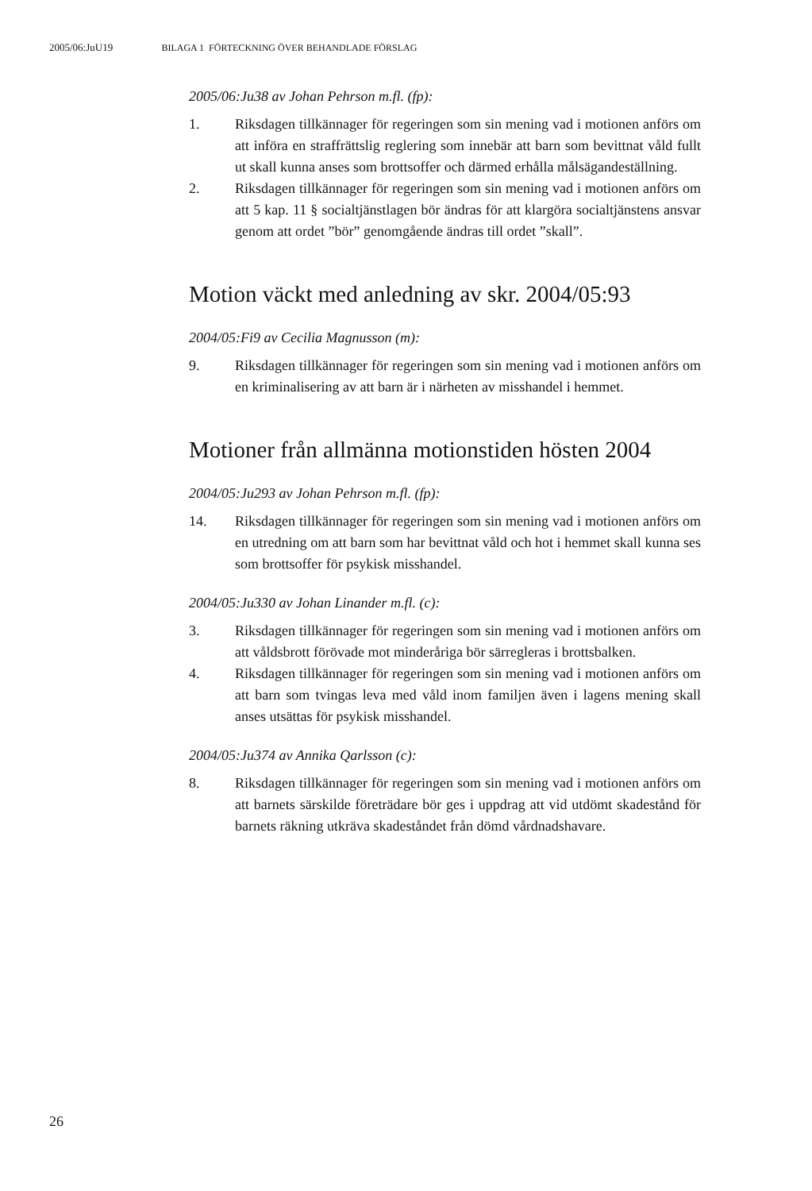2005/06:JuU19 BILAGA 1 FÖRTECKNING ÖVER BEHANDLADE FÖRSLAG
2005/06:Ju38 av Johan Pehrson m.fl. (fp):
1. Riksdagen tillkännager för regeringen som sin mening vad i motionen anförs om att införa en straffrättslig reglering som innebär att barn som bevittnat våld fullt ut skall kunna anses som brottsoffer och därmed erhålla målsägandeställning.
2. Riksdagen tillkännager för regeringen som sin mening vad i motionen anförs om att 5 kap. 11 § socialtjänstlagen bör ändras för att klargöra socialtjänstens ansvar genom att ordet ”bör” genomgående ändras till ordet ”skall”.
Motion väckt med anledning av skr. 2004/05:93
2004/05:Fi9 av Cecilia Magnusson (m):
9. Riksdagen tillkännager för regeringen som sin mening vad i motionen anförs om en kriminalisering av att barn är i närheten av misshandel i hemmet.
Motioner från allmänna motionstiden hösten 2004
2004/05:Ju293 av Johan Pehrson m.fl. (fp):
14. Riksdagen tillkännager för regeringen som sin mening vad i motionen anförs om en utredning om att barn som har bevittnat våld och hot i hemmet skall kunna ses som brottsoffer för psykisk misshandel.
2004/05:Ju330 av Johan Linander m.fl. (c):
3. Riksdagen tillkännager för regeringen som sin mening vad i motionen anförs om att våldsbrott förövade mot minderåriga bör särregleras i brottsbalken.
4. Riksdagen tillkännager för regeringen som sin mening vad i motionen anförs om att barn som tvingas leva med våld inom familjen även i lagens mening skall anses utsättas för psykisk misshandel.
2004/05:Ju374 av Annika Qarlsson (c):
8. Riksdagen tillkännager för regeringen som sin mening vad i motionen anförs om att barnets särskilde företrädare bör ges i uppdrag att vid utdömt skadestånd för barnets räkning utkräva skadeståndet från dömd vårdnadshavare.
26